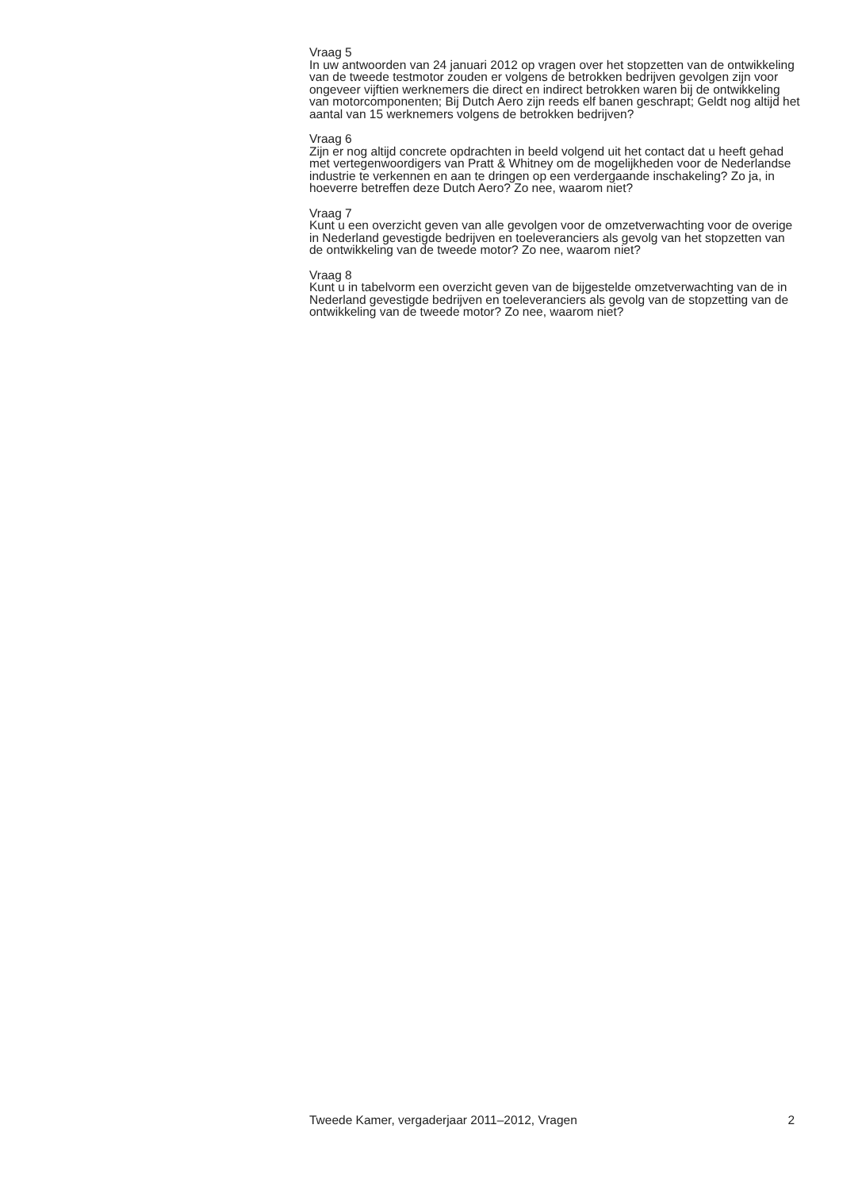Vraag 5
In uw antwoorden van 24 januari 2012 op vragen over het stopzetten van de ontwikkeling van de tweede testmotor zouden er volgens de betrokken bedrijven gevolgen zijn voor ongeveer vijftien werknemers die direct en indirect betrokken waren bij de ontwikkeling van motorcomponenten; Bij Dutch Aero zijn reeds elf banen geschrapt; Geldt nog altijd het aantal van 15 werknemers volgens de betrokken bedrijven?
Vraag 6
Zijn er nog altijd concrete opdrachten in beeld volgend uit het contact dat u heeft gehad met vertegenwoordigers van Pratt & Whitney om de mogelijkheden voor de Nederlandse industrie te verkennen en aan te dringen op een verdergaande inschakeling? Zo ja, in hoeverre betreffen deze Dutch Aero? Zo nee, waarom niet?
Vraag 7
Kunt u een overzicht geven van alle gevolgen voor de omzetverwachting voor de overige in Nederland gevestigde bedrijven en toeleveranciers als gevolg van het stopzetten van de ontwikkeling van de tweede motor? Zo nee, waarom niet?
Vraag 8
Kunt u in tabelvorm een overzicht geven van de bijgestelde omzetverwachting van de in Nederland gevestigde bedrijven en toeleveranciers als gevolg van de stopzetting van de ontwikkeling van de tweede motor? Zo nee, waarom niet?
Tweede Kamer, vergaderjaar 2011–2012, Vragen 2